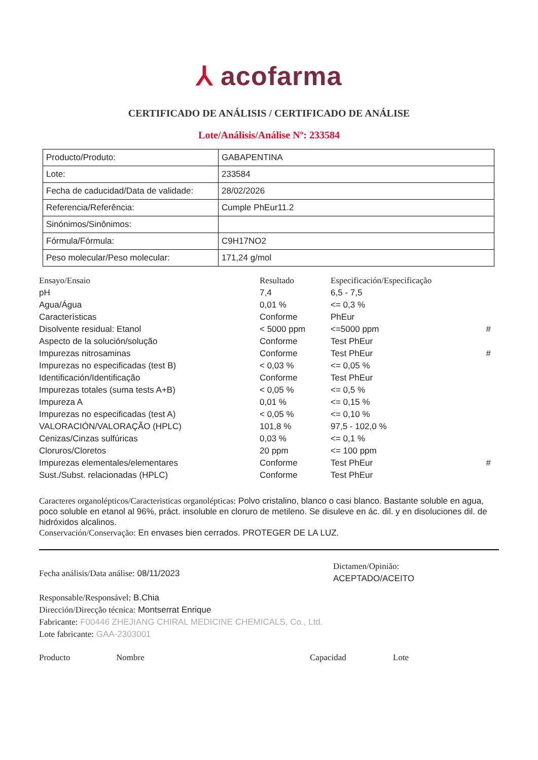⅄ acofarma
CERTIFICADO DE ANÁLISIS / CERTIFICADO DE ANÁLISE
Lote/Análisis/Análise Nº: 233584
| Producto/Produto: | GABAPENTINA |
| Lote: | 233584 |
| Fecha de caducidad/Data de validade: | 28/02/2026 |
| Referencia/Referência: | Cumple PhEur11.2 |
| Sinónimos/Sinônimos: | |
| Fórmula/Fórmula: | C9H17NO2 |
| Peso molecular/Peso molecular: | 171,24 g/mol |
| Ensayo/Ensaio | Resultado | Especificación/Especificação | |
| --- | --- | --- | --- |
| pH | 7,4 | 6,5 - 7,5 | |
| Agua/Água | 0,01 % | <= 0,3 % | |
| Características | Conforme | PhEur | |
| Disolvente residual: Etanol | < 5000 ppm | <=5000 ppm | # |
| Aspecto de la solución/solução | Conforme | Test PhEur | |
| Impurezas nitrosaminas | Conforme | Test PhEur | # |
| Impurezas no especificadas (test B) | < 0,03 % | <= 0,05 % | |
| Identificación/Identificação | Conforme | Test PhEur | |
| Impurezas totales (suma tests A+B) | < 0,05 % | <= 0,5 % | |
| Impureza A | 0,01 % | <= 0,15 % | |
| Impurezas no especificadas (test A) | < 0,05 % | <= 0,10 % | |
| VALORACIÓN/VALORAÇÃO (HPLC) | 101,8 % | 97,5 - 102,0 % | |
| Cenizas/Cinzas sulfúricas | 0,03 % | <= 0,1 % | |
| Cloruros/Cloretos | 20 ppm | <= 100 ppm | |
| Impurezas elementales/elementares | Conforme | Test PhEur | # |
| Sust./Subst. relacionadas (HPLC) | Conforme | Test PhEur | |
Caracteres organolépticos/Caracteristicas organolépticas: Polvo cristalino, blanco o casi blanco. Bastante soluble en agua, poco soluble en etanol al 96%, práct. insoluble en cloruro de metileno. Se disuleve en ác. dil. y en disoluciones dil. de hidróxidos alcalinos.
Conservación/Conservação: En envases bien cerrados. PROTEGER DE LA LUZ.
Fecha análisis/Data análise: 08/11/2023
Responsable/Responsável: B.Chia
Dirección/Direcção técnica: Montserrat Enrique
Fabricante: F00446 ZHEJIANG CHIRAL MEDICINE CHEMICALS, Co., Ltd.
Lote fabricante: GAA-2303001
Dictamen/Opinião:
ACEPTADO/ACEITO
Producto Nombre Capacidad Lote